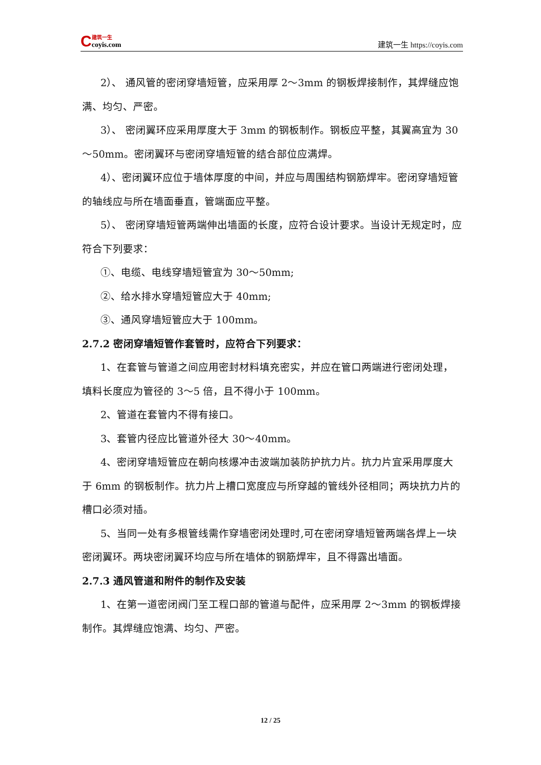C
建筑一生
coyis.com
建筑一生 https://coyis.com
2）、 通风管的密闭穿墙短管，应采用厚 2～3mm 的钢板焊接制作，其焊缝应饱满、均匀、严密。
3）、 密闭翼环应采用厚度大于 3mm 的钢板制作。钢板应平整，其翼高宜为 30～50mm。密闭翼环与密闭穿墙短管的结合部位应满焊。
4）、密闭翼环应位于墙体厚度的中间，并应与周围结构钢筋焊牢。密闭穿墙短管的轴线应与所在墙面垂直，管端面应平整。
5）、 密闭穿墙短管两端伸出墙面的长度，应符合设计要求。当设计无规定时，应符合下列要求：
①、电缆、电线穿墙短管宜为 30～50mm;
②、给水排水穿墙短管应大于 40mm;
③、通风穿墙短管应大于 100mm。
2.7.2 密闭穿墙短管作套管时，应符合下列要求：
1、在套管与管道之间应用密封材料填充密实，并应在管口两端进行密闭处理，填料长度应为管径的 3～5 倍，且不得小于 100mm。
2、管道在套管内不得有接口。
3、套管内径应比管道外径大 30～40mm。
4、密闭穿墙短管应在朝向核爆冲击波端加装防护抗力片。抗力片宜采用厚度大于 6mm 的钢板制作。抗力片上槽口宽度应与所穿越的管线外径相同；两块抗力片的槽口必须对插。
5、当同一处有多根管线需作穿墙密闭处理时,可在密闭穿墙短管两端各焊上一块密闭翼环。两块密闭翼环均应与所在墙体的钢筋焊牢，且不得露出墙面。
2.7.3 通风管道和附件的制作及安装
1、在第一道密闭阀门至工程口部的管道与配件，应采用厚 2～3mm 的钢板焊接制作。其焊缝应饱满、均匀、严密。
12 / 25